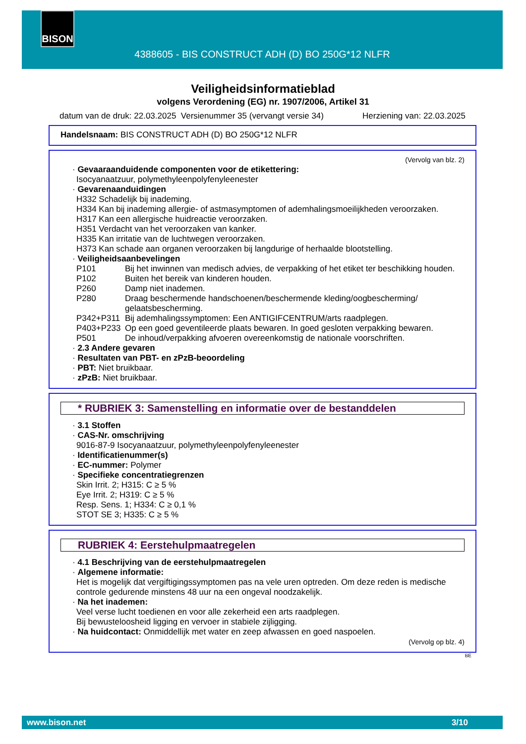BISON
4388605 - BIS CONSTRUCT ADH (D) BO 250G*12 NLFR
Veiligheidsinformatieblad
volgens Verordening (EG) nr. 1907/2006, Artikel 31
datum van de druk: 22.03.2025 Versienummer 35 (vervangt versie 34) Herziening van: 22.03.2025
Handelsnaam: BIS CONSTRUCT ADH (D) BO 250G*12 NLFR
(Vervolg van blz. 2)
· Gevaaraanduidende componenten voor de etikettering:
Isocyanaatzuur, polymethyleenpolyfenyleenester
· Gevarenaanduidingen
H332 Schadelijk bij inademing.
H334 Kan bij inademing allergie- of astmasymptomen of ademhalingsmoeilijkheden veroorzaken.
H317 Kan een allergische huidreactie veroorzaken.
H351 Verdacht van het veroorzaken van kanker.
H335 Kan irritatie van de luchtwegen veroorzaken.
H373 Kan schade aan organen veroorzaken bij langdurige of herhaalde blootstelling.
· Veiligheidsaanbevelingen
P101 Bij het inwinnen van medisch advies, de verpakking of het etiket ter beschikking houden.
P102 Buiten het bereik van kinderen houden.
P260 Damp niet inademen.
P280 Draag beschermende handschoenen/beschermende kleding/oogbescherming/ gelaatsbescherming.
P342+P311 Bij ademhalingssymptomen: Een ANTIGIFCENTRUM/arts raadplegen.
P403+P233 Op een goed geventileerde plaats bewaren. In goed gesloten verpakking bewaren.
P501 De inhoud/verpakking afvoeren overeenkomstig de nationale voorschriften.
· 2.3 Andere gevaren
· Resultaten van PBT- en zPzB-beoordeling
· PBT: Niet bruikbaar.
· zPzB: Niet bruikbaar.
* RUBRIEK 3: Samenstelling en informatie over de bestanddelen
· 3.1 Stoffen
· CAS-Nr. omschrijving
9016-87-9 Isocyanaatzuur, polymethyleenpolyfenyleenester
· Identificatienummer(s)
· EC-nummer: Polymer
· Specifieke concentratiegrenzen
Skin Irrit. 2; H315: C ≥ 5 %
Eye Irrit. 2; H319: C ≥ 5 %
Resp. Sens. 1; H334: C ≥ 0,1 %
STOT SE 3; H335: C ≥ 5 %
RUBRIEK 4: Eerstehulpmaatregelen
· 4.1 Beschrijving van de eerstehulpmaatregelen
· Algemene informatie:
Het is mogelijk dat vergiftigingssymptomen pas na vele uren optreden. Om deze reden is medische controle gedurende minstens 48 uur na een ongeval noodzakelijk.
· Na het inademen:
Veel verse lucht toedienen en voor alle zekerheid een arts raadplegen.
Bij bewusteloosheid ligging en vervoer in stabiele zijligging.
· Na huidcontact: Onmiddellijk met water en zeep afwassen en goed naspoelen.
(Vervolg op blz. 4)
BE
www.bison.net 3/10